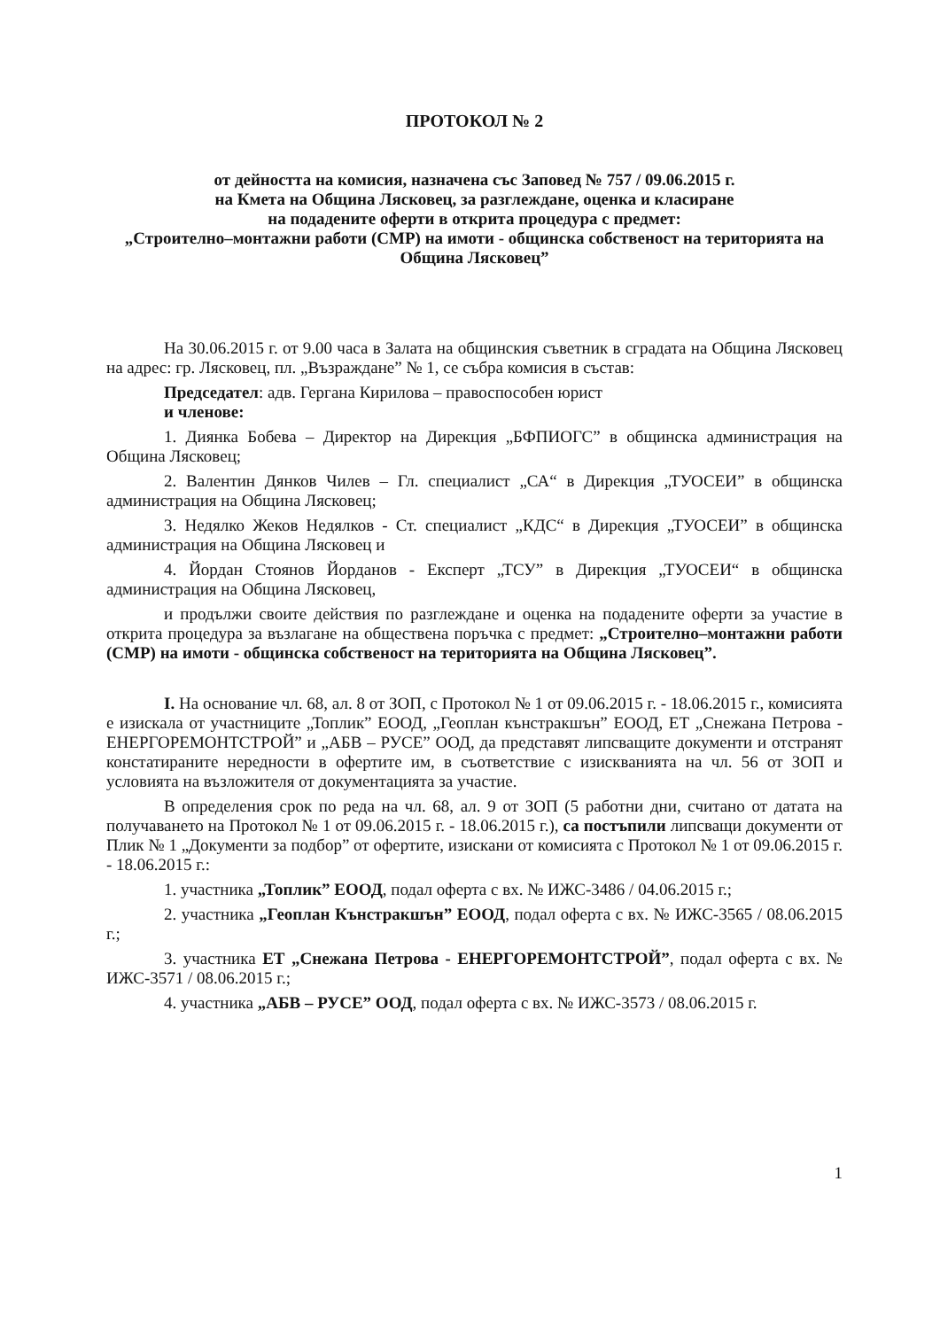ПРОТОКОЛ № 2
от дейността на комисия, назначена със Заповед № 757 / 09.06.2015 г.
на Кмета на Община Лясковец, за разглеждане, оценка и класиране
на подадените оферти в открита процедура с предмет:
„Строително–монтажни работи (СМР) на имоти - общинска собственост на територията на Община Лясковец”
На 30.06.2015 г. от 9.00 часа в Залата на общинския съветник в сградата на Община Лясковец на адрес: гр. Лясковец, пл. „Възраждане” № 1, се събра комисия в състав:
Председател: адв. Гергана Кирилова – правоспособен юрист
и членове:
1. Диянка Бобева – Директор на Дирекция „БФПИОГС” в общинска администрация на Община Лясковец;
2. Валентин Дянков Чилев – Гл. специалист „СА“ в Дирекция „ТУОСЕИ” в общинска администрация на Община Лясковец;
3. Недялко Жеков Недялков - Ст. специалист „КДС“ в Дирекция „ТУОСЕИ” в общинска администрация на Община Лясковец и
4. Йордан Стоянов Йорданов - Експерт „ТСУ” в Дирекция „ТУОСЕИ“ в общинска администрация на Община Лясковец,
и продължи своите действия по разглеждане и оценка на подадените оферти за участие в открита процедура за възлагане на обществена поръчка с предмет: „Строително–монтажни работи (СМР) на имоти - общинска собственост на територията на Община Лясковец”.
I. На основание чл. 68, ал. 8 от ЗОП, с Протокол № 1 от 09.06.2015 г. - 18.06.2015 г., комисията е изискала от участниците „Топлик” ЕООД, „Геоплан кънстракшън” ЕООД, ЕТ „Снежана Петрова - ЕНЕРГОРЕМОНТСТРОЙ” и „АБВ – РУСЕ” ООД, да представят липсващите документи и отстранят констатираните нередности в офертите им, в съответствие с изискванията на чл. 56 от ЗОП и условията на възложителя от документацията за участие.
В определения срок по реда на чл. 68, ал. 9 от ЗОП (5 работни дни, считано от датата на получаването на Протокол № 1 от 09.06.2015 г. - 18.06.2015 г.), са постъпили липсващи документи от Плик № 1 „Документи за подбор” от офертите, изискани от комисията с Протокол № 1 от 09.06.2015 г. - 18.06.2015 г.:
1. участника „Топлик” ЕООД, подал оферта с вх. № ИЖС-3486 / 04.06.2015 г.;
2. участника „Геоплан Кънстракшън” ЕООД, подал оферта с вх. № ИЖС-3565 / 08.06.2015 г.;
3. участника ЕТ „Снежана Петрова - ЕНЕРГОРЕМОНТСТРОЙ”, подал оферта с вх. № ИЖС-3571 / 08.06.2015 г.;
4. участника „АБВ – РУСЕ” ООД, подал оферта с вх. № ИЖС-3573 / 08.06.2015 г.
1